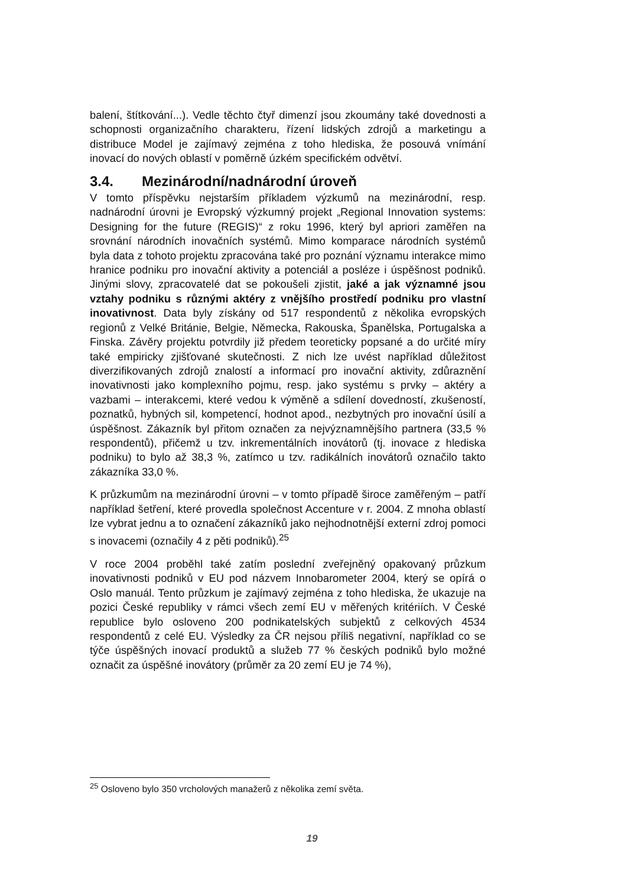balení, štítkování...). Vedle těchto čtyř dimenzí jsou zkoumány také dovednosti a schopnosti organizačního charakteru, řízení lidských zdrojů a marketingu a distribuce Model je zajímavý zejména z toho hlediska, že posouvá vnímání inovací do nových oblastí v poměrně úzkém specifickém odvětví.
3.4. Mezinárodní/nadnárodní úroveň
V tomto příspěvku nejstarším příkladem výzkumů na mezinárodní, resp. nadnárodní úrovni je Evropský výzkumný projekt „Regional Innovation systems: Designing for the future (REGIS)“ z roku 1996, který byl apriori zaměřen na srovnání národních inovačních systémů. Mimo komparace národních systémů byla data z tohoto projektu zpracována také pro poznání významu interakce mimo hranice podniku pro inovační aktivity a potenciál a posléze i úspěšnost podniků. Jinými slovy, zpracovatelé dat se pokoušeli zjistit, jaké a jak významné jsou vztahy podniku s různými aktéry z vnějšího prostředí podniku pro vlastní inovativnost. Data byly získány od 517 respondentů z několika evropských regionů z Velké Británie, Belgie, Německa, Rakouska, Španělska, Portugalska a Finska. Závěry projektu potvrdily již předem teoreticky popsané a do určité míry také empiricky zjišťované skutečnosti. Z nich lze uvést například důležitost diverzifikovaných zdrojů znalostí a informací pro inovační aktivity, zdůraznění inovativnosti jako komplexního pojmu, resp. jako systému s prvky – aktéry a vazbami – interakcemi, které vedou k výměně a sdílení dovedností, zkušeností, poznatků, hybných sil, kompetencí, hodnot apod., nezbytných pro inovační úsilí a úspěšnost. Zákazník byl přitom označen za nejvýznamnějšího partnera (33,5 % respondentů), přičemž u tzv. inkrementálních inovátorů (tj. inovace z hlediska podniku) to bylo až 38,3 %, zatímco u tzv. radikálních inovátorů označilo takto zákazníka 33,0 %.
K průzkumům na mezinárodní úrovni – v tomto případě široce zaměřeným – patří například šetření, které provedla společnost Accenture v r. 2004. Z mnoha oblastí lze vybrat jednu a to označení zákazníků jako nejhodnotnější externí zdroj pomoci s inovacemi (označily 4 z pěti podniků).<sup>25</sup>
V roce 2004 proběhl také zatím poslední zveřejněný opakovaný průzkum inovativnosti podniků v EU pod názvem Innobarometer 2004, který se opírá o Oslo manuál. Tento průzkum je zajímavý zejména z toho hlediska, že ukazuje na pozici České republiky v rámci všech zemí EU v měřených kritériích. V České republice bylo osloveno 200 podnikatelských subjektů z celkových 4534 respondentů z celé EU. Výsledky za ČR nejsou příliš negativní, například co se týče úspěšných inovací produktů a služeb 77 % českých podniků bylo možné označit za úspěšné inovátory (průměr za 20 zemí EU je 74 %),
<sup>25</sup> Osloveno bylo 350 vrcholových manažerů z několika zemí světa.
19